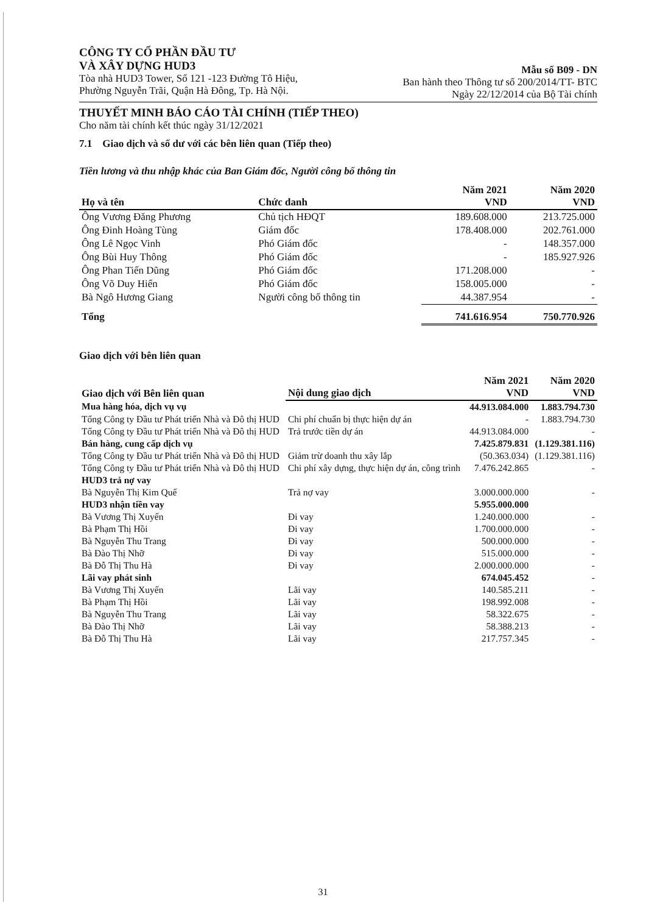CÔNG TY CỔ PHẦN ĐẦU TƯ
VÀ XÂY DỰNG HUD3
Tòa nhà HUD3 Tower, Số 121 -123 Đường Tô Hiệu,
Phường Nguyễn Trãi, Quận Hà Đông, Tp. Hà Nội.
Mẫu số B09 - DN
Ban hành theo Thông tư số 200/2014/TT- BTC
Ngày 22/12/2014 của Bộ Tài chính
THUYẾT MINH BÁO CÁO TÀI CHÍNH (TIẾP THEO)
Cho năm tài chính kết thúc ngày 31/12/2021
7.1 Giao dịch và số dư với các bên liên quan (Tiếp theo)
Tiền lương và thu nhập khác của Ban Giám đốc, Người công bố thông tin
| Họ và tên | Chức danh | Năm 2021 VND | Năm 2020 VND |
| --- | --- | --- | --- |
| Ông Vương Đăng Phương | Chủ tịch HĐQT | 189.608.000 | 213.725.000 |
| Ông Đinh Hoàng Tùng | Giám đốc | 178.408.000 | 202.761.000 |
| Ông Lê Ngọc Vinh | Phó Giám đốc | - | 148.357.000 |
| Ông Bùi Huy Thông | Phó Giám đốc | - | 185.927.926 |
| Ông Phan Tiến Dũng | Phó Giám đốc | 171.208.000 | - |
| Ông Võ Duy Hiển | Phó Giám đốc | 158.005.000 | - |
| Bà Ngô Hương Giang | Người công bố thông tin | 44.387.954 | - |
| Tổng | | 741.616.954 | 750.770.926 |
Giao dịch với bên liên quan
| Giao dịch với Bên liên quan | Nội dung giao dịch | Năm 2021 VND | Năm 2020 VND |
| --- | --- | --- | --- |
| Mua hàng hóa, dịch vụ vụ | | 44.913.084.000 | 1.883.794.730 |
| Tổng Công ty Đầu tư Phát triển Nhà và Đô thị HUD | Chi phí chuẩn bị thực hiện dự án | - | 1.883.794.730 |
| Tổng Công ty Đầu tư Phát triển Nhà và Đô thị HUD | Trả trước tiền dự án | 44.913.084.000 | - |
| Bán hàng, cung cấp dịch vụ | | 7.425.879.831 | (1.129.381.116) |
| Tổng Công ty Đầu tư Phát triển Nhà và Đô thị HUD | Giảm trừ doanh thu xây lắp | (50.363.034) | (1.129.381.116) |
| Tổng Công ty Đầu tư Phát triển Nhà và Đô thị HUD | Chi phí xây dựng, thực hiện dự án, công trình | 7.476.242.865 | - |
| HUD3 trả nợ vay | | | |
| Bà Nguyễn Thị Kim Quế | Trả nợ vay | 3.000.000.000 | - |
| HUD3 nhận tiền vay | | 5.955.000.000 | |
| Bà Vương Thị Xuyến | Đi vay | 1.240.000.000 | - |
| Bà Phạm Thị Hồi | Đi vay | 1.700.000.000 | - |
| Bà Nguyễn Thu Trang | Đi vay | 500.000.000 | - |
| Bà Đào Thị Nhỡ | Đi vay | 515.000.000 | - |
| Bà Đỗ Thị Thu Hà | Đi vay | 2.000.000.000 | - |
| Lãi vay phát sinh | | 674.045.452 | - |
| Bà Vương Thị Xuyến | Lãi vay | 140.585.211 | - |
| Bà Phạm Thị Hồi | Lãi vay | 198.992.008 | - |
| Bà Nguyễn Thu Trang | Lãi vay | 58.322.675 | - |
| Bà Đào Thị Nhỡ | Lãi vay | 58.388.213 | - |
| Bà Đỗ Thị Thu Hà | Lãi vay | 217.757.345 | - |
31